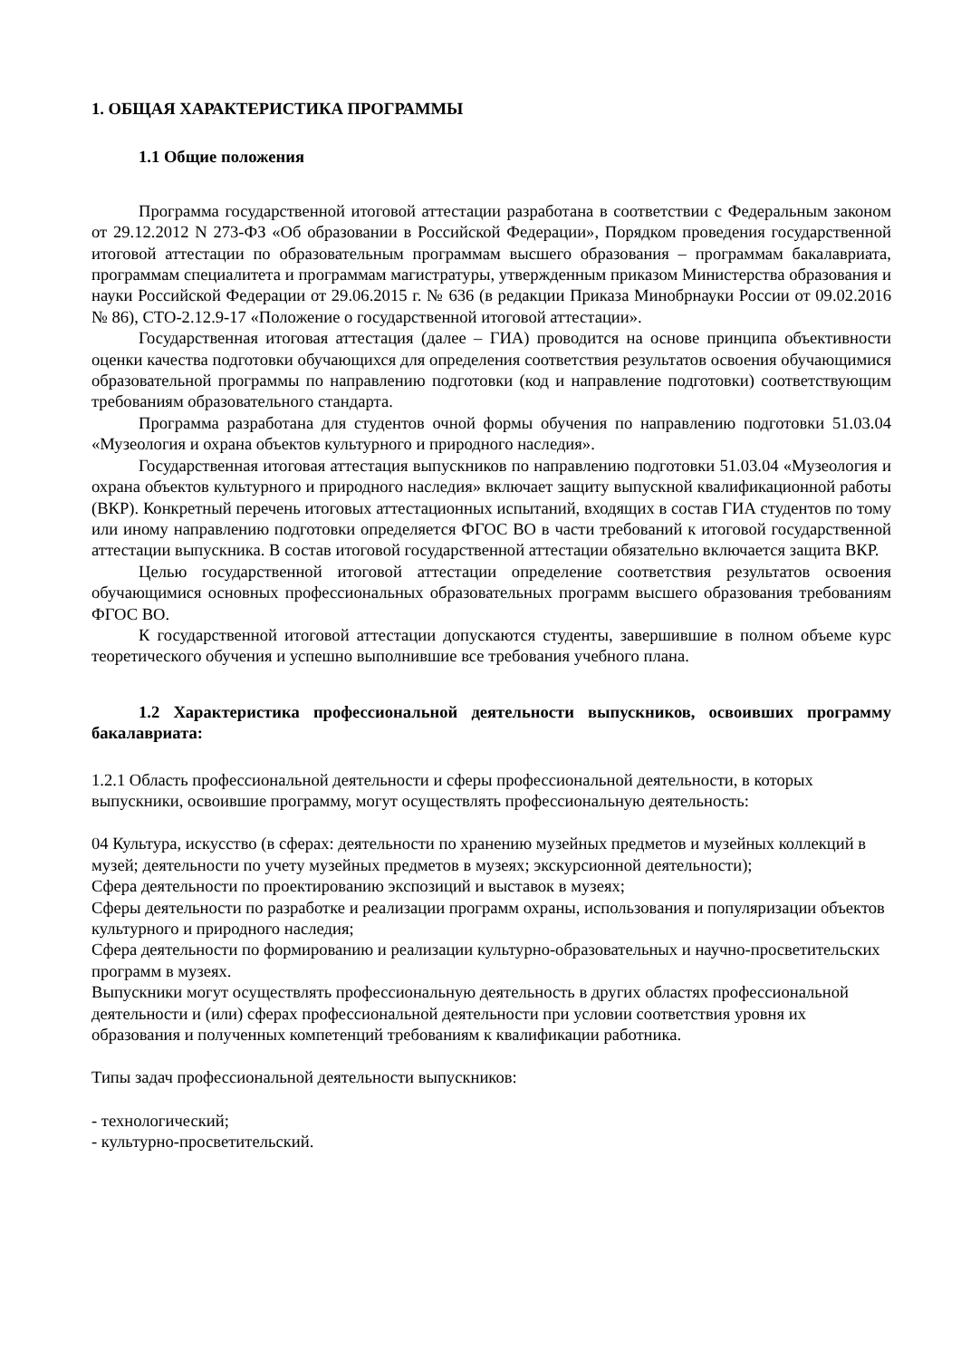1. ОБЩАЯ ХАРАКТЕРИСТИКА ПРОГРАММЫ
1.1 Общие положения
Программа государственной итоговой аттестации разработана в соответствии с Федеральным законом от 29.12.2012 N 273-ФЗ «Об образовании в Российской Федерации», Порядком проведения государственной итоговой аттестации по образовательным программам высшего образования – программам бакалавриата, программам специалитета и программам магистратуры, утвержденным приказом Министерства образования и науки Российской Федерации от 29.06.2015 г. № 636 (в редакции Приказа Минобрнауки России от 09.02.2016 № 86), СТО-2.12.9-17 «Положение о государственной итоговой аттестации».
Государственная итоговая аттестация (далее – ГИА) проводится на основе принципа объективности оценки качества подготовки обучающихся для определения соответствия результатов освоения обучающимися образовательной программы по направлению подготовки (код и направление подготовки) соответствующим требованиям образовательного стандарта.
Программа разработана для студентов очной формы обучения по направлению подготовки 51.03.04 «Музеология и охрана объектов культурного и природного наследия».
Государственная итоговая аттестация выпускников по направлению подготовки 51.03.04 «Музеология и охрана объектов культурного и природного наследия» включает защиту выпускной квалификационной работы (ВКР). Конкретный перечень итоговых аттестационных испытаний, входящих в состав ГИА студентов по тому или иному направлению подготовки определяется ФГОС ВО в части требований к итоговой государственной аттестации выпускника. В состав итоговой государственной аттестации обязательно включается защита ВКР.
Целью государственной итоговой аттестации определение соответствия результатов освоения обучающимися основных профессиональных образовательных программ высшего образования требованиям ФГОС ВО.
К государственной итоговой аттестации допускаются студенты, завершившие в полном объеме курс теоретического обучения и успешно выполнившие все требования учебного плана.
1.2 Характеристика профессиональной деятельности выпускников, освоивших программу бакалавриата:
1.2.1 Область профессиональной деятельности и сферы профессиональной деятельности, в которых выпускники, освоившие программу, могут осуществлять профессиональную деятельность:
04 Культура, искусство (в сферах: деятельности по хранению музейных предметов и музейных коллекций в музей; деятельности по учету музейных предметов в музеях; экскурсионной деятельности);
Сфера деятельности по проектированию экспозиций и выставок в музеях;
Сферы деятельности по разработке и реализации программ охраны, использования и популяризации объектов культурного и природного наследия;
Сфера деятельности по формированию и реализации культурно-образовательных и научно-просветительских программ в музеях.
Выпускники могут осуществлять профессиональную деятельность в других областях профессиональной деятельности и (или) сферах профессиональной деятельности при условии соответствия уровня их образования и полученных компетенций требованиям к квалификации работника.
Типы задач профессиональной деятельности выпускников:
- технологический;
- культурно-просветительский.